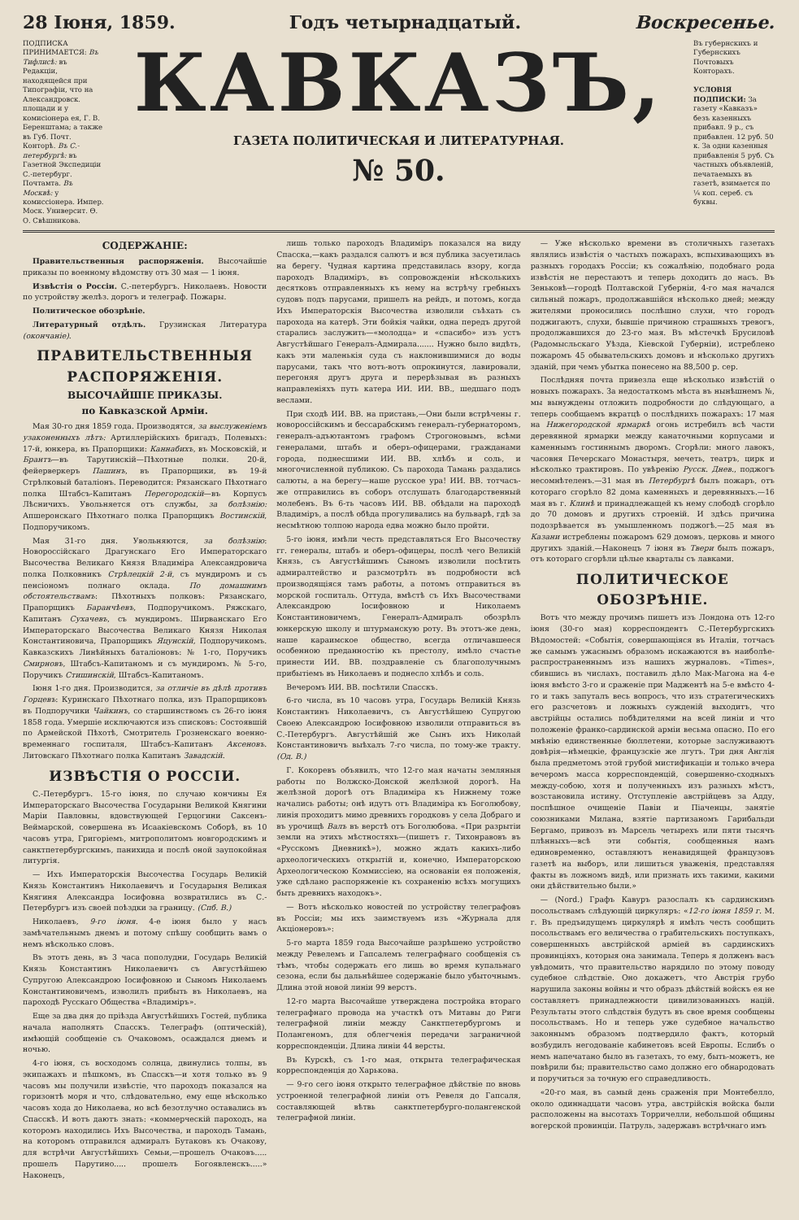28 Іюня, 1859. Годъ четырнадцатый. Воскресенье.
ПОДПИСКА ПРИНИМАЕТСЯ: Въ Тифлисѣ: въ Редакціи, находящейся при Типографіи, что на Александровск. площади и у комисіонера ея, Г. В. Беренштама; а также въ Губ. Почт. Конторѣ. Въ С.-петербургѣ: въ Газетной Экспедиціи С.-петербург. Почтамта. Въ Москвѣ: у комиссіонера. Импер. Моск. Университ. Ѳ. О. Свѣшникова.
КАВКАЗЪ,
ГАЗЕТА ПОЛИТИЧЕСКАЯ И ЛИТЕРАТУРНАЯ.
№ 50.
Въ губернскихъ и Губернскихъ Почтовыхъ Конторахъ.
УСЛОВІЯ ПОДПИСКИ: За газету «Кавказъ» безъ казенныхъ прибавл. 9 р., съ прибавлен. 12 руб. 50 к. За одни казенныя прибавленія 5 руб. Съ частныхъ объявленій, печатаемыхъ въ газетѣ, взимается по ¼ коп. сереб. съ буквы.
СОДЕРЖАНІЕ:
Правительственныя распоряженія. Высочайшіе приказы по военному вѣдомству отъ 30 мая — 1 іюня.
Извѣстія о Россіи. С.-петербургъ. Николаевъ. Новости по устройству желѣз. дорогъ и телеграф. Пожары.
Политическое обозрѣніе.
Литературный отдѣлъ. Грузинская Литература (окончаніе).
ПРАВИТЕЛЬСТВЕННЫЯ РАСПОРЯЖЕНІЯ.
ВЫСОЧАЙШІЕ ПРИКАЗЫ.
по Кавказской Арміи.
Мая 30-го дня 1859 года. Производятся, за выслуженіемъ узаконенныхъ лѣтъ: Артиллерійскихъ бригадъ, Полевыхъ: 17-й, юнкера, въ Прапорщики: Каннабихъ, въ Московскій, и Брантъ—въ Тарутинскій—Пѣхотные полки. 20-й, фейерверкеръ Пашинъ, въ Прапорщики, въ 19-й Стрѣлковый баталіонъ. Переводится: Рязанскаго Пѣхотнаго полка Штабсъ-Капитанъ Перегородскій—въ Корпусъ Лѣсничихъ. Увольняется отъ службы, за болѣзнію: Апшеронскаго Пѣхотнаго полка Прапорщикъ Востинскій, Подпоручикомъ.
Мая 31-го дня. Увольняются, за болѣзнію: Новороссійскаго Драгунскаго Его Императорскаго Высочества Великаго Князя Владиміра Александровича полка Полковникъ Стрѣлецкій 2-й, съ мундиромъ и съ пенсіономъ полнаго оклада. По домашнимъ обстоятельствамъ: Пѣхотныхъ полковъ: Рязанскаго, Прапорщикъ Баранчѣевъ, Подпоручикомъ. Ряжскаго, Капитанъ Сухачевъ, съ мундиромъ. Ширванскаго Его Императорскаго Высочества Великаго Князя Николая Константиновича, Прапорщикъ Яцунскій, Подпоручикомъ. Кавказскихъ Линѣйныхъ баталіоновъ: № 1-го, Поручикъ Смирновъ, Штабсъ-Капитаномъ и съ мундиромъ. № 5-го, Поручикъ Стишинскій, Штабсъ-Капитаномъ.
Іюня 1-го дня. Производится, за отличіе въ дѣлѣ противъ Горцевъ: Куринскаго Пѣхотнаго полка, изъ Прапорщиковъ въ Подпоручики Чайкинъ, со старшинствомъ съ 26-го іюня 1858 года. Умершіе исключаются изъ списковъ: Состоявшій по Армейской Пѣхотѣ, Смотритель Грозненскаго военно-временнаго госпиталя, Штабсъ-Капитанъ Аксеновъ. Литовскаго Пѣхотнаго полка Капитанъ Завадскій.
ИЗВѢСТІЯ О РОССІИ.
С.-Петербургъ. 15-го іюня, по случаю кончины Ея Императорскаго Высочества Государыни Великой Княгини Маріи Павловны, вдовствующей Герцогини Саксенъ-Веймарской, совершена въ Исаакіевскомъ Соборѣ, въ 10 часовъ утра, Григоріемъ, митрополитомъ новгородскимъ и санктпетербургскимъ, панихида и послѣ оной заупокойная литургія.
— Ихъ Императорскія Высочества Государь Великій Князь Константинъ Николаевичъ и Государыня Великая Княгиня Александра Іосифовна возвратились въ С.-Петербургъ изъ своей поѣздки за границу. (Спб. В.)
Николаевъ, 9-го іюня. 4-е іюня было у насъ замѣчательнымъ днемъ и потому спѣшу сообщить вамъ о немъ нѣсколько словъ.
Въ этотъ день, въ 3 часа пополудни, Государь Великій Князь Константинъ Николаевичъ съ Августѣйшею Супругою Александрою Іосифовною и Сыномъ Николаемъ Константиновичемъ, изволилъ прибыть въ Николаевъ, на пароходѣ Русскаго Общества «Владиміръ».
Еще за два дня до пріѣзда Августѣйшихъ Гостей, публика начала наполнять Спасскъ. Телеграфъ (оптическій), имѣющій сообщеніе съ Очаковомъ, осаждался днемъ и ночью.
4-го іюня, съ восходомъ солнца, двинулись толпы, въ экипажахъ и пѣшкомъ, въ Спасскъ—и хотя только въ 9 часовъ мы получили извѣстіе, что пароходъ показался на горизонтѣ моря и что, слѣдовательно, ему еще нѣсколько часовъ хода до Николаева, но всѣ безотлучно оставались въ Спасскѣ. И вотъ даютъ знать: «коммерческій пароходъ, на которомъ находились Ихъ Высочества, и пароходъ Тамань, на которомъ отправился адмиралъ Бутаковъ къ Очакову, для встрѣчи Августѣйшихъ Семьи,—прошелъ Очаковъ..... прошелъ Парутино..... прошелъ Богоявленскъ.....» Наконецъ,
лишь только пароходъ Владиміръ показался на виду Спасска,—какъ раздался салютъ и вся публика засуетилась на берегу. Чудная картина представилась взору, когда пароходъ Владиміръ, въ сопровожденіи нѣсколькихъ десятковъ отправленныхъ къ нему на встрѣчу гребныхъ судовъ подъ парусами, пришелъ на рейдъ, и потомъ, когда Ихъ Императорскія Высочества изволили съѣхать съ парохода на катерѣ. Эти бойкія чайки, одна передъ другой старались заслужить—«молодца» и «спасибо» изъ устъ Августѣйшаго Генералъ-Адмирала....... Нужно было видѣть, какъ эти маленькія суда съ наклонившимися до воды парусами, такъ что вотъ-вотъ опрокинутся, лавировали, перегоняя другъ друга и перерѣзывая въ разныхъ направленіяхъ путь катера ИИ. ИИ. ВВ., шедшаго подъ веслами.
При сходѣ ИИ. ВВ. на пристань,—Они были встрѣчены г. новороссійскимъ и бессарабскимъ генералъ-губернаторомъ, генералъ-адъютантомъ графомъ Строгоновымъ, всѣми генералами, штабъ и оберъ-офицерами, гражданами города, поднесшими ИИ. ВВ. хлѣбъ и соль, и многочисленной публикою. Съ парохода Тамань раздались салюты, а на берегу—наше русское ура! ИИ. ВВ. тотчасъ-же отправились въ соборъ отслушать благодарственный молебенъ. Въ 6-ть часовъ ИИ. ВВ. обѣдали на пароходѣ Владиміръ, а послѣ обѣда прогуливались на бульварѣ, гдѣ за несмѣтною толпою народа едва можно было пройти.
5-го іюня, имѣли честь представляться Его Высочеству гг. генералы, штабъ и оберъ-офицеры, послѣ чего Великій Князь, съ Августѣйшимъ Сыномъ изволили посѣтить адмиралтейство и разсмотрѣть въ подробности всѣ производящіяся тамъ работы, а потомъ отправиться въ морской госпиталь. Оттуда, вмѣстѣ съ Ихъ Высочествами Александрою Іосифовною и Николаемъ Константиновичемъ, Генералъ-Адмиралъ обозрѣлъ юнкерскую школу и штурманскую роту. Въ этотъ-же день, наше караимское общество, всегда отличавшееся особенною преданностію къ престолу, имѣло счастье принести ИИ. ВВ. поздравленіе съ благополучнымъ прибытіемъ въ Николаевъ и поднесло хлѣбъ и соль.
Вечеромъ ИИ. ВВ. посѣтили Спасскъ.
6-го числа, въ 10 часовъ утра, Государь Великій Князь Константинъ Николаевичъ, съ Августѣйшею Супругою Своею Александрою Іосифовною изволили отправиться въ С.-Петербургъ. Августѣйшій же Сынъ ихъ Николай Константиновичъ выѣхалъ 7-го числа, по тому-же тракту. (Од. В.)
Г. Кокоревъ объявилъ, что 12-го мая начаты земляныя работы по Волжско-Донской желѣзной дорогѣ. На желѣзной дорогѣ отъ Владиміра къ Нижнему тоже начались работы; онѣ идутъ отъ Владиміра къ Боголюбову, линія проходитъ мимо древнихъ городковъ у села Добраго и въ урочищѣ Валъ въ верстѣ отъ Боголюбова. «При разрытіи земли на этихъ мѣстностяхъ—(пишетъ г. Тихонравовъ въ «Русскомъ Дневникѣ»), можно ждать какихъ-либо археологическихъ открытій и, конечно, Императорскою Археологическою Коммиссіею, на основаніи ея положенія, уже сдѣлано распоряженіе къ сохраненію всѣхъ могущихъ быть древнихъ находокъ».
— Вотъ нѣсколько новостей по устройству телеграфовъ въ Россіи; мы ихъ заимствуемъ изъ «Журнала для Акціонеровъ»:
5-го марта 1859 года Высочайше разрѣшено устройство между Ревелемъ и Гапсалемъ телеграфнаго сообщенія съ тѣмъ, чтобы содержать его лишь во время купальнаго сезона, если бы дальнѣйшее содержаніе было убыточнымъ. Длина этой новой линіи 99 верстъ.
12-го марта Высочайше утверждена постройка втораго телеграфнаго провода на участкѣ отъ Митавы до Риги телеграфной линіи между Санктпетербургомъ и Полангеномъ, для облегченія передачи заграничной корреспонденціи. Длина линіи 44 версты.
Въ Курскѣ, съ 1-го мая, открыта телеграфическая корреспонденція до Харькова.
— 9-го сего іюня открыто телеграфное дѣйствіе по вновь устроенной телеграфной линіи отъ Ревеля до Гапсаля, составляющей вѣтвь санктпетербурго-полангенской телеграфной линіи.
— Уже нѣсколько времени въ столичныхъ газетахъ являлись извѣстія о частыхъ пожарахъ, вспыхивающихъ въ разныхъ городахъ Россіи; къ сожалѣнію, подобнаго рода извѣстія не перестаютъ и теперь доходить до насъ. Въ Зеньковѣ—городѣ Полтавской Губерніи, 4-го мая начался сильный пожаръ, продолжавшійся нѣсколько дней; между жителями проносились послѣшно слухи, что городъ поджигаютъ, слухи, бывшіе причиною страшныхъ тревогъ, продолжавшихся до 23-го мая. Въ мѣстечкѣ Брусиловѣ (Радомысльскаго Уѣзда, Кіевской Губерніи), истреблено пожаромъ 45 обывательскихъ домовъ и нѣсколько другихъ зданій, при чемъ убытка понесено на 88,500 р. сер.
Послѣдняя почта привезла еще нѣсколько извѣстій о новыхъ пожарахъ. За недостаткомъ мѣста въ нынѣшнемъ №, мы вынуждены отложить подробности до слѣдующаго, а теперь сообщаемъ вкратцѣ о послѣднихъ пожарахъ: 17 мая на Нижегородской ярмаркѣ огонь истребилъ всѣ части деревянной ярмарки между канаточными корпусами и каменнымъ гостиннымъ дворомъ. Сгорѣли: много лавокъ, часовня Печерскаго Монастыря, мечеть, театръ, цирк и нѣсколько трактировъ. По увѣренію Русск. Днев., поджогъ несомнѣтеленъ.—31 мая въ Петербургѣ былъ пожаръ, отъ котораго сгорѣло 82 дома каменныхъ и деревянныхъ.—16 мая въ г. Клинѣ и принадлежащей къ нему слободѣ сгорѣло до 70 домовъ и другихъ строеній. И здѣсь причина подозрѣвается въ умышленномъ поджогѣ.—25 мая въ Казани истреблены пожаромъ 629 домовъ, церковь и много другихъ зданій.—Наконецъ 7 іюня въ Твери былъ пожаръ, отъ котораго сгорѣли цѣлые кварталы съ лавками.
ПОЛИТИЧЕСКОЕ ОБОЗРѢНІЕ.
Вотъ что между прочимъ пишетъ изъ Лондона отъ 12-го іюня (30-го мая) корреспондентъ С.-Петербургскихъ Вѣдомостей: «Событія, совершающіяся въ Италіи, тотчасъ же самымъ ужаснымъ образомъ искажаются въ наиболѣе-распространеннымъ изъ нашихъ журналовъ. «Times», сбившись въ числахъ, поставилъ дѣло Мак-Магона на 4-е іюня вмѣсто 3-го и сраженіе при Маджентѣ на 5-е вмѣсто 4-го и такъ запуталъ весь вопросъ, что изъ стратегическихъ его разсчетовъ и ложныхъ сужденій выходитъ, что австрійцы остались побѣдителями на всей линіи и что положеніе франко-сардинской арміи весьма опасно. По его мнѣнію единственные бюллетени, которые заслуживаютъ довѣрія—нѣмецкіе, французскіе же лгутъ. Три дня Англія была предметомъ этой грубой мистификаціи и только вчера вечеромъ масса корреспонденцій, совершенно-сходныхъ между-собою, хотя и полученныхъ изъ разныхъ мѣстъ, возстановила истину. Отступленіе австрійцевъ за Адду, поспѣшное очищеніе Павіи и Піаченцы, занятіе союзниками Милана, взятіе партизаномъ Гарибальди Бергамо, привозъ въ Марсель четырехъ или пяти тысячъ плѣнныхъ—всѣ эти событія, сообщенныя намъ единовременно, оставляютъ ненавидящей французовъ газетѣ на выборъ, или лишиться уваженія, представляя факты въ ложномъ видѣ, или признать ихъ такими, какими они дѣйствительно были.»
— (Nord.) Графъ Кавуръ разослалъ къ сардинскимъ посольствамъ слѣдующій циркуляръ: «12-го іюня 1859 г. М. г. Въ предъидущемъ циркулярѣ я имѣлъ честь сообщить посольствамъ его величества о грабительскихъ поступкахъ, совершенныхъ австрійской арміей въ сардинскихъ провинціяхъ, которыя она занимала. Теперь я долженъ васъ увѣдомить, что правительство нарядило по этому поводу судебное слѣдствіе. Оно докажетъ, что Австрія грубо нарушила законы войны и что образъ дѣйствій войскъ ея не составляетъ принадлежности цивилизованныхъ націй. Результаты этого слѣдствія будутъ въ свое время сообщены посольствамъ. Но и теперь уже судебное начальство законнымъ образомъ подтвердило фактъ, который возбудилъ негодованіе кабинетовъ всей Европы. Еслибъ о немъ напечатано было въ газетахъ, то ему, быть-можетъ, не повѣрили бы; правительство само должно его обнародовать и поручиться за точную его справедливость.
«20-го мая, въ самый день сраженія при Монтебелло, около одиннадцати часовъ утра, австрійскія войска были расположены на высотахъ Торричелли, небольшой общины вогерской провинціи. Патруль, задержавъ встрѣчнаго имъ